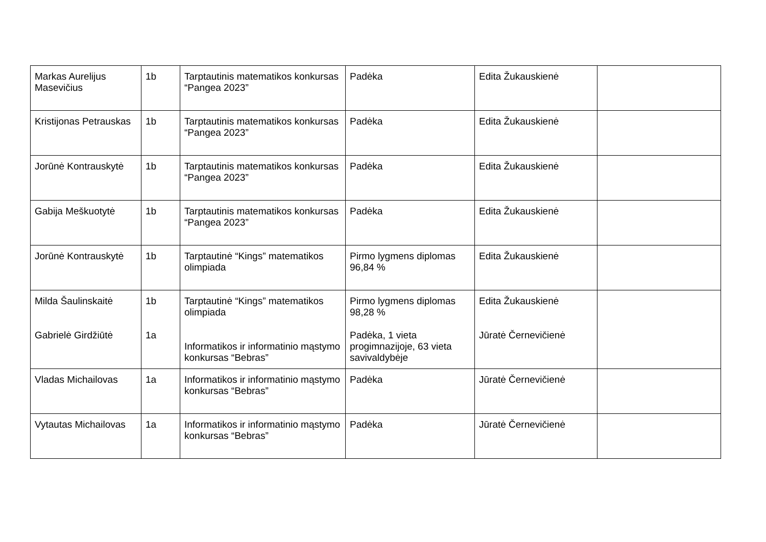| Markas Aurelijus Masevičius | 1b | Tarptautinis matematikos konkursas “Pangea 2023” | Padėka | Edita Žukauskienė | |
| Kristijonas Petrauskas | 1b | Tarptautinis matematikos konkursas “Pangea 2023” | Padėka | Edita Žukauskienė | |
| Jorūnė Kontrauskytė | 1b | Tarptautinis matematikos konkursas “Pangea 2023” | Padėka | Edita Žukauskienė | |
| Gabija Meškuotytė | 1b | Tarptautinis matematikos konkursas “Pangea 2023” | Padėka | Edita Žukauskienė | |
| Jorūnė Kontrauskytė | 1b | Tarptautinė “Kings” matematikos olimpiada | Pirmo lygmens diplomas 96,84 % | Edita Žukauskienė | |
| Milda Šaulinskaitė Gabrielė Girdžiūtė | 1b 1a | Tarptautinė “Kings” matematikos olimpiada Informatikos ir informatinio mąstymo konkursas “Bebras” | Pirmo lygmens diplomas 98,28 % Padėka, 1 vieta progimnazijoje, 63 vieta savivaldybėje | Edita Žukauskienė Jūratė Černevičienė | |
| Vladas Michailovas | 1a | Informatikos ir informatinio mąstymo konkursas “Bebras” | Padėka | Jūratė Černevičienė | |
| Vytautas Michailovas | 1a | Informatikos ir informatinio mąstymo konkursas “Bebras” | Padėka | Jūratė Černevičienė | |